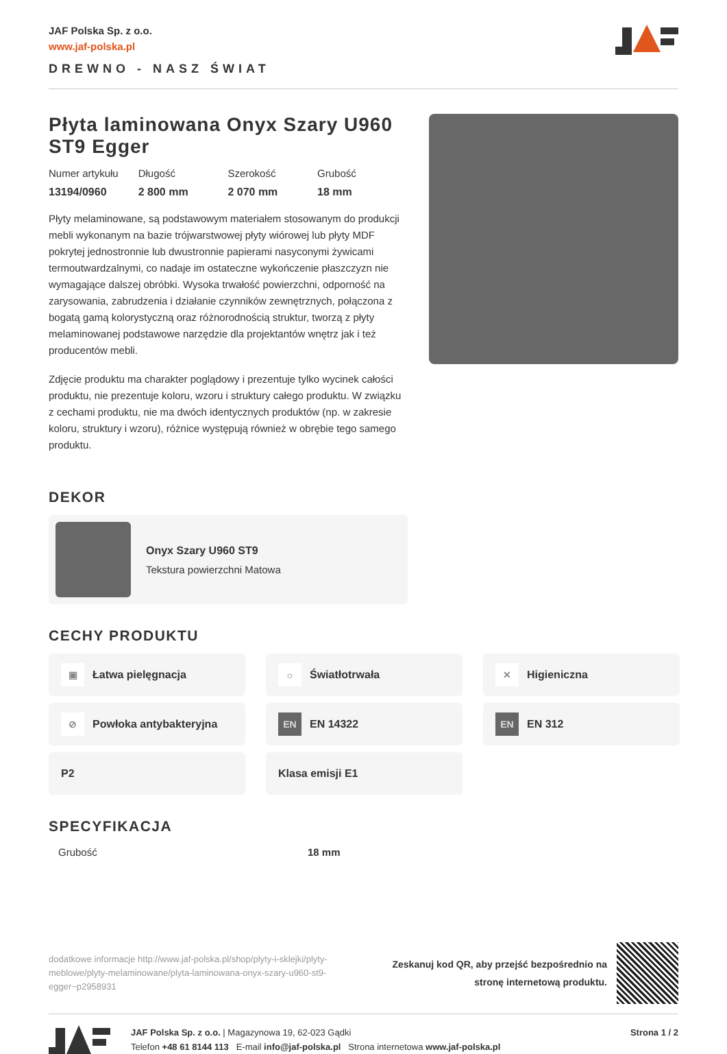JAF Polska Sp. z o.o.
www.jaf-polska.pl
DREWNO - NASZ ŚWIAT
Płyta laminowana Onyx Szary U960 ST9 Egger
Numer artykułu
13194/0960
Długość
2 800 mm
Szerokość
2 070 mm
Grubość
18 mm
Płyty melaminowane, są podstawowym materiałem stosowanym do produkcji mebli wykonanym na bazie trójwarstwowej płyty wiórowej lub płyty MDF pokrytej jednostronnie lub dwustronnie papierami nasyconymi żywicami termoutwardzalnymi, co nadaje im ostateczne wykończenie płaszczyzn nie wymagające dalszej obróbki. Wysoka trwałość powierzchni, odporność na zarysowania, zabrudzenia i działanie czynników zewnętrznych, połączona z bogatą gamą kolorystyczną oraz różnorodnością struktur, tworzą z płyty melaminowanej podstawowe narzędzie dla projektantów wnętrz jak i też producentów mebli.
Zdjęcie produktu ma charakter poglądowy i prezentuje tylko wycinek całości produktu, nie prezentuje koloru, wzoru i struktury całego produktu. W związku z cechami produktu, nie ma dwóch identycznych produktów (np. w zakresie koloru, struktury i wzoru), różnice występują również w obrębie tego samego produktu.
DEKOR
Onyx Szary U960 ST9
Tekstura powierzchni Matowa
CECHY PRODUKTU
▣ Łatwa pielęgnacja
☼ Światłotrwała
✕ Higieniczna
⊘ Powłoka antybakteryjna
EN EN 14322
EN EN 312
P2
Klasa emisji E1
SPECYFIKACJA
| Grubość | 18 mm |
dodatkowe informacje http://www.jaf-polska.pl/shop/plyty-i-sklejki/plyty-meblowe/plyty-melaminowane/plyta-laminowana-onyx-szary-u960-st9-egger~p2958931
Zeskanuj kod QR, aby przejść bezpośrednio na
stronę internetową produktu.
JAF Polska Sp. z o.o. | Magazynowa 19, 62-023 Gądki
Telefon +48 61 8144 113 E-mail info@jaf-polska.pl Strona internetowa www.jaf-polska.pl
Strona 1 / 2